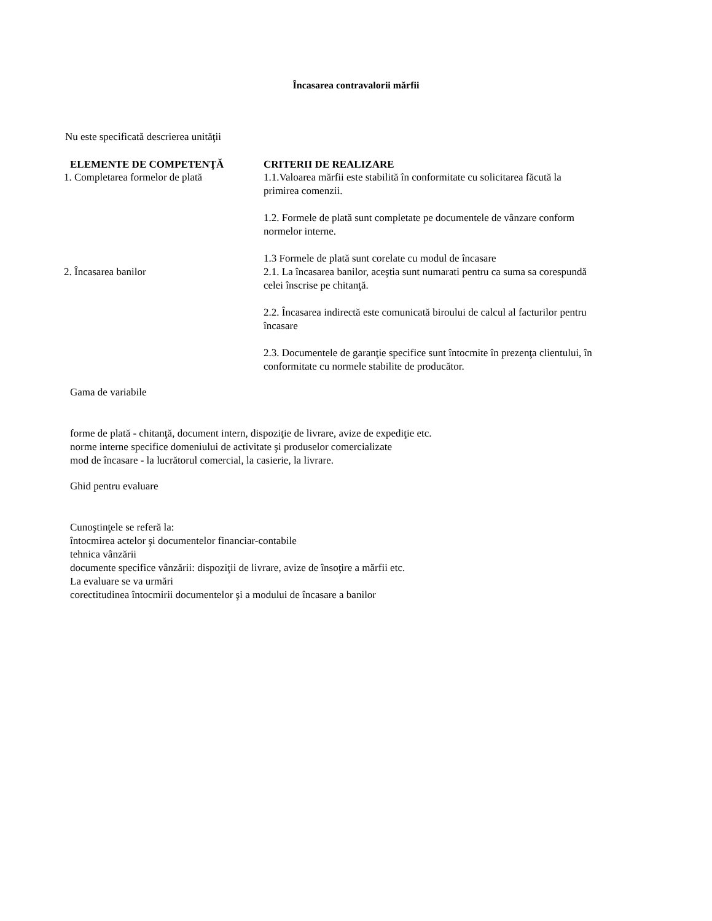Încasarea contravalorii mărfii
Nu este specificată descrierea unităţii
| ELEMENTE DE COMPETENŢĂ | CRITERII DE REALIZARE |
| --- | --- |
| 1. Completarea formelor de plată | 1.1.Valoarea mărfii este stabilită în conformitate cu solicitarea făcută la primirea comenzii. 1.2. Formele de plată sunt completate pe documentele de vânzare conform normelor interne. 1.3 Formele de plată sunt corelate cu modul de încasare |
| 2. Încasarea banilor | 2.1. La încasarea banilor, aceştia sunt numarati pentru ca suma sa corespundă celei înscrise pe chitanţă. 2.2. Încasarea indirectă este comunicată biroului de calcul al facturilor pentru încasare 2.3. Documentele de garanţie specifice sunt întocmite în prezenţa clientului, în conformitate cu normele stabilite de producător. |
Gama de variabile
forme de plată - chitanţă, document intern, dispoziţie de livrare, avize de expediţie etc.
norme interne specifice domeniului de activitate şi produselor comercializate
mod de încasare - la lucrătorul comercial, la casierie, la livrare.
Ghid pentru evaluare
Cunoştinţele se referă la:
întocmirea actelor şi documentelor financiar-contabile
tehnica vânzării
documente specifice vânzării: dispoziţii de livrare, avize de însoţire a mărfii etc.
La evaluare se va urmări
corectitudinea întocmirii documentelor şi a modului de încasare a banilor